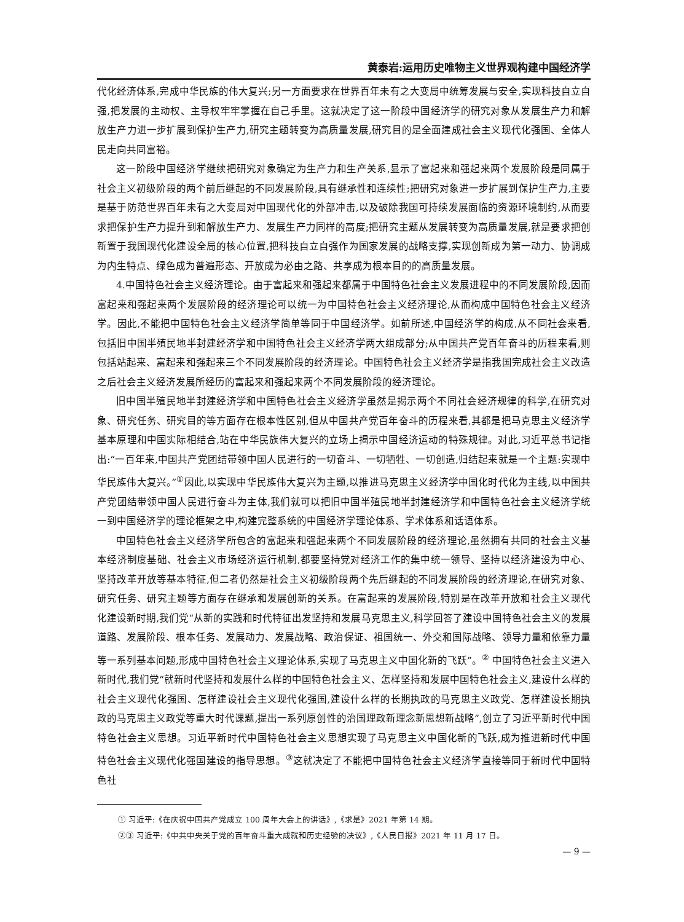黄泰岩:运用历史唯物主义世界观构建中国经济学
代化经济体系,完成中华民族的伟大复兴;另一方面要求在世界百年未有之大变局中统筹发展与安全,实现科技自立自强,把发展的主动权、主导权牢牢掌握在自己手里。这就决定了这一阶段中国经济学的研究对象从发展生产力和解放生产力进一步扩展到保护生产力,研究主题转变为高质量发展,研究目的是全面建成社会主义现代化强国、全体人民走向共同富裕。
这一阶段中国经济学继续把研究对象确定为生产力和生产关系,显示了富起来和强起来两个发展阶段是同属于社会主义初级阶段的两个前后继起的不同发展阶段,具有继承性和连续性;把研究对象进一步扩展到保护生产力,主要是基于防范世界百年未有之大变局对中国现代化的外部冲击,以及破除我国可持续发展面临的资源环境制约,从而要求把保护生产力提升到和解放生产力、发展生产力同样的高度;把研究主题从发展转变为高质量发展,就是要求把创新置于我国现代化建设全局的核心位置,把科技自立自强作为国家发展的战略支撑,实现创新成为第一动力、协调成为内生特点、绿色成为普遍形态、开放成为必由之路、共享成为根本目的的高质量发展。
4.中国特色社会主义经济理论。由于富起来和强起来都属于中国特色社会主义发展进程中的不同发展阶段,因而富起来和强起来两个发展阶段的经济理论可以统一为中国特色社会主义经济理论,从而构成中国特色社会主义经济学。因此,不能把中国特色社会主义经济学简单等同于中国经济学。如前所述,中国经济学的构成,从不同社会来看,包括旧中国半殖民地半封建经济学和中国特色社会主义经济学两大组成部分;从中国共产党百年奋斗的历程来看,则包括站起来、富起来和强起来三个不同发展阶段的经济理论。中国特色社会主义经济学是指我国完成社会主义改造之后社会主义经济发展所经历的富起来和强起来两个不同发展阶段的经济理论。
旧中国半殖民地半封建经济学和中国特色社会主义经济学虽然是揭示两个不同社会经济规律的科学,在研究对象、研究任务、研究目的等方面存在根本性区别,但从中国共产党百年奋斗的历程来看,其都是把马克思主义经济学基本原理和中国实际相结合,站在中华民族伟大复兴的立场上揭示中国经济运动的特殊规律。对此,习近平总书记指出:“一百年来,中国共产党团结带领中国人民进行的一切奋斗、一切牺牲、一切创造,归结起来就是一个主题:实现中华民族伟大复兴。”<sup>①</sup>因此,以实现中华民族伟大复兴为主题,以推进马克思主义经济学中国化时代化为主线,以中国共产党团结带领中国人民进行奋斗为主体,我们就可以把旧中国半殖民地半封建经济学和中国特色社会主义经济学统一到中国经济学的理论框架之中,构建完整系统的中国经济学理论体系、学术体系和话语体系。
中国特色社会主义经济学所包含的富起来和强起来两个不同发展阶段的经济理论,虽然拥有共同的社会主义基本经济制度基础、社会主义市场经济运行机制,都要坚持党对经济工作的集中统一领导、坚持以经济建设为中心、坚持改革开放等基本特征,但二者仍然是社会主义初级阶段两个先后继起的不同发展阶段的经济理论,在研究对象、研究任务、研究主题等方面存在继承和发展创新的关系。在富起来的发展阶段,特别是在改革开放和社会主义现代化建设新时期,我们党“从新的实践和时代特征出发坚持和发展马克思主义,科学回答了建设中国特色社会主义的发展道路、发展阶段、根本任务、发展动力、发展战略、政治保证、祖国统一、外交和国际战略、领导力量和依靠力量等一系列基本问题,形成中国特色社会主义理论体系,实现了马克思主义中国化新的飞跃”。<sup>②</sup> 中国特色社会主义进入新时代,我们党“就新时代坚持和发展什么样的中国特色社会主义、怎样坚持和发展中国特色社会主义,建设什么样的社会主义现代化强国、怎样建设社会主义现代化强国,建设什么样的长期执政的马克思主义政党、怎样建设长期执政的马克思主义政党等重大时代课题,提出一系列原创性的治国理政新理念新思想新战略”,创立了习近平新时代中国特色社会主义思想。习近平新时代中国特色社会主义思想实现了马克思主义中国化新的飞跃,成为推进新时代中国特色社会主义现代化强国建设的指导思想。<sup>③</sup>这就决定了不能把中国特色社会主义经济学直接等同于新时代中国特色社
① 习近平:《在庆祝中国共产党成立 100 周年大会上的讲话》,《求是》2021 年第 14 期。
②③ 习近平:《中共中央关于党的百年奋斗重大成就和历史经验的决议》,《人民日报》2021 年 11 月 17 日。
— 9 —